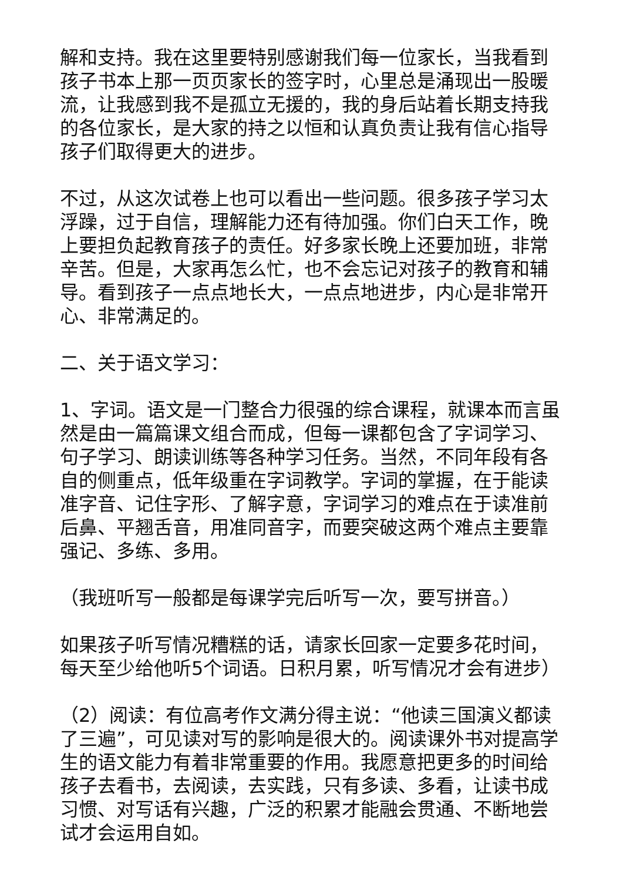解和支持。我在这里要特别感谢我们每一位家长，当我看到孩子书本上那一页页家长的签字时，心里总是涌现出一股暖流，让我感到我不是孤立无援的，我的身后站着长期支持我的各位家长，是大家的持之以恒和认真负责让我有信心指导孩子们取得更大的进步。
不过，从这次试卷上也可以看出一些问题。很多孩子学习太浮躁，过于自信，理解能力还有待加强。你们白天工作，晚上要担负起教育孩子的责任。好多家长晚上还要加班，非常辛苦。但是，大家再怎么忙，也不会忘记对孩子的教育和辅导。看到孩子一点点地长大，一点点地进步，内心是非常开心、非常满足的。
二、关于语文学习：
1、字词。语文是一门整合力很强的综合课程，就课本而言虽然是由一篇篇课文组合而成，但每一课都包含了字词学习、句子学习、朗读训练等各种学习任务。当然，不同年段有各自的侧重点，低年级重在字词教学。字词的掌握，在于能读准字音、记住字形、了解字意，字词学习的难点在于读准前后鼻、平翘舌音，用准同音字，而要突破这两个难点主要靠强记、多练、多用。
（我班听写一般都是每课学完后听写一次，要写拼音。）
如果孩子听写情况糟糕的话，请家长回家一定要多花时间，每天至少给他听5个词语。日积月累，听写情况才会有进步）
（2）阅读：有位高考作文满分得主说：“他读三国演义都读了三遍”，可见读对写的影响是很大的。阅读课外书对提高学生的语文能力有着非常重要的作用。我愿意把更多的时间给孩子去看书，去阅读，去实践，只有多读、多看，让读书成习惯、对写话有兴趣，广泛的积累才能融会贯通、不断地尝试才会运用自如。